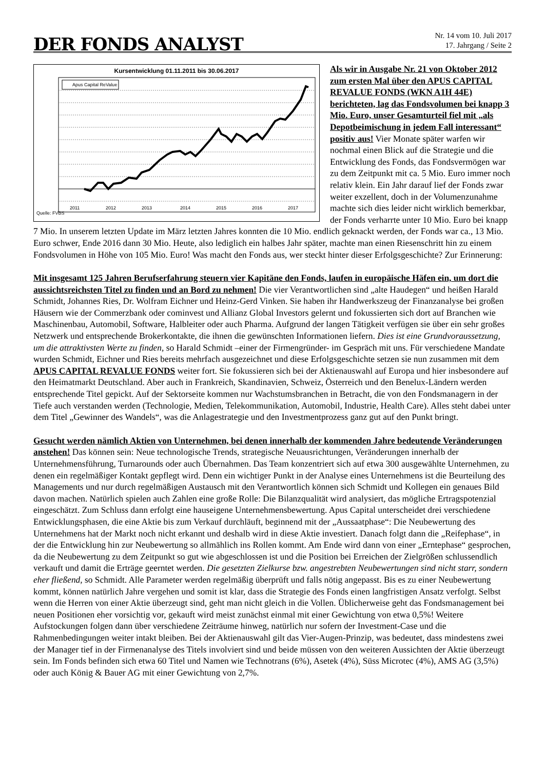DER FONDS ANALYST
Nr. 14 vom 10. Juli 2017
17. Jahrgang / Seite 2
Kursentwicklung 01.11.2011 bis 30.06.2017
Apus Capital ReValue
Quelle: FVBS
2011
2012
2013
2014
2015
2016
2017
Als wir in Ausgabe Nr. 21 von Oktober 2012 zum ersten Mal über den APUS CAPITAL REVALUE FONDS (WKN A1H 44E) berichteten, lag das Fondsvolumen bei knapp 3 Mio. Euro, unser Gesamturteil fiel mit „als Depotbeimischung in jedem Fall interessant“ positiv aus! Vier Monate später warfen wir nochmal einen Blick auf die Strategie und die Entwicklung des Fonds, das Fondsvermögen war zu dem Zeitpunkt mit ca. 5 Mio. Euro immer noch relativ klein. Ein Jahr darauf lief der Fonds zwar weiter exzellent, doch in der Volumenzunahme machte sich dies leider nicht wirklich bemerkbar, der Fonds verharrte unter 10 Mio. Euro bei knapp 7 Mio. In unserem letzten Update im März letzten Jahres konnten die 10 Mio. endlich geknackt werden, der Fonds war ca., 13 Mio. Euro schwer, Ende 2016 dann 30 Mio. Heute, also lediglich ein halbes Jahr später, machte man einen Riesenschritt hin zu einem Fondsvolumen in Höhe von 105 Mio. Euro! Was macht den Fonds aus, wer steckt hinter dieser Erfolgsgeschichte? Zur Erinnerung:
Mit insgesamt 125 Jahren Berufserfahrung steuern vier Kapitäne den Fonds, laufen in europäische Häfen ein, um dort die aussichtsreichsten Titel zu finden und an Bord zu nehmen! Die vier Verantwortlichen sind „alte Haudegen“ und heißen Harald Schmidt, Johannes Ries, Dr. Wolfram Eichner und Heinz-Gerd Vinken. Sie haben ihr Handwerkszeug der Finanzanalyse bei großen Häusern wie der Commerzbank oder cominvest und Allianz Global Investors gelernt und fokussierten sich dort auf Branchen wie Maschinenbau, Automobil, Software, Halbleiter oder auch Pharma. Aufgrund der langen Tätigkeit verfügen sie über ein sehr großes Netzwerk und entsprechende Brokerkontakte, die ihnen die gewünschten Informationen liefern. Dies ist eine Grundvoraussetzung, um die attraktivsten Werte zu finden, so Harald Schmidt –einer der Firmengründer- im Gespräch mit uns. Für verschiedene Mandate wurden Schmidt, Eichner und Ries bereits mehrfach ausgezeichnet und diese Erfolgsgeschichte setzen sie nun zusammen mit dem APUS CAPITAL REVALUE FONDS weiter fort. Sie fokussieren sich bei der Aktienauswahl auf Europa und hier insbesondere auf den Heimatmarkt Deutschland. Aber auch in Frankreich, Skandinavien, Schweiz, Österreich und den Benelux-Ländern werden entsprechende Titel gepickt. Auf der Sektorseite kommen nur Wachstumsbranchen in Betracht, die von den Fondsmanagern in der Tiefe auch verstanden werden (Technologie, Medien, Telekommunikation, Automobil, Industrie, Health Care). Alles steht dabei unter dem Titel „Gewinner des Wandels“, was die Anlagestrategie und den Investmentprozess ganz gut auf den Punkt bringt.
Gesucht werden nämlich Aktien von Unternehmen, bei denen innerhalb der kommenden Jahre bedeutende Veränderungen anstehen! Das können sein: Neue technologische Trends, strategische Neuausrichtungen, Veränderungen innerhalb der Unternehmensführung, Turnarounds oder auch Übernahmen. Das Team konzentriert sich auf etwa 300 ausgewählte Unternehmen, zu denen ein regelmäßiger Kontakt gepflegt wird. Denn ein wichtiger Punkt in der Analyse eines Unternehmens ist die Beurteilung des Managements und nur durch regelmäßigen Austausch mit den Verantwortlich können sich Schmidt und Kollegen ein genaues Bild davon machen. Natürlich spielen auch Zahlen eine große Rolle: Die Bilanzqualität wird analysiert, das mögliche Ertragspotenzial eingeschätzt. Zum Schluss dann erfolgt eine hauseigene Unternehmensbewertung. Apus Capital unterscheidet drei verschiedene Entwicklungsphasen, die eine Aktie bis zum Verkauf durchläuft, beginnend mit der „Aussaatphase“: Die Neubewertung des Unternehmens hat der Markt noch nicht erkannt und deshalb wird in diese Aktie investiert. Danach folgt dann die „Reifephase“, in der die Entwicklung hin zur Neubewertung so allmählich ins Rollen kommt. Am Ende wird dann von einer „Erntephase“ gesprochen, da die Neubewertung zu dem Zeitpunkt so gut wie abgeschlossen ist und die Position bei Erreichen der Zielgrößen schlussendlich verkauft und damit die Erträge geerntet werden. Die gesetzten Zielkurse bzw. angestrebten Neubewertungen sind nicht starr, sondern eher fließend, so Schmidt. Alle Parameter werden regelmäßig überprüft und falls nötig angepasst. Bis es zu einer Neubewertung kommt, können natürlich Jahre vergehen und somit ist klar, dass die Strategie des Fonds einen langfristigen Ansatz verfolgt. Selbst wenn die Herren von einer Aktie überzeugt sind, geht man nicht gleich in die Vollen. Üblicherweise geht das Fondsmanagement bei neuen Positionen eher vorsichtig vor, gekauft wird meist zunächst einmal mit einer Gewichtung von etwa 0,5%! Weitere Aufstockungen folgen dann über verschiedene Zeiträume hinweg, natürlich nur sofern der Investment-Case und die Rahmenbedingungen weiter intakt bleiben. Bei der Aktienauswahl gilt das Vier-Augen-Prinzip, was bedeutet, dass mindestens zwei der Manager tief in der Firmenanalyse des Titels involviert sind und beide müssen von den weiteren Aussichten der Aktie überzeugt sein. Im Fonds befinden sich etwa 60 Titel und Namen wie Technotrans (6%), Asetek (4%), Süss Microtec (4%), AMS AG (3,5%) oder auch König & Bauer AG mit einer Gewichtung von 2,7%.